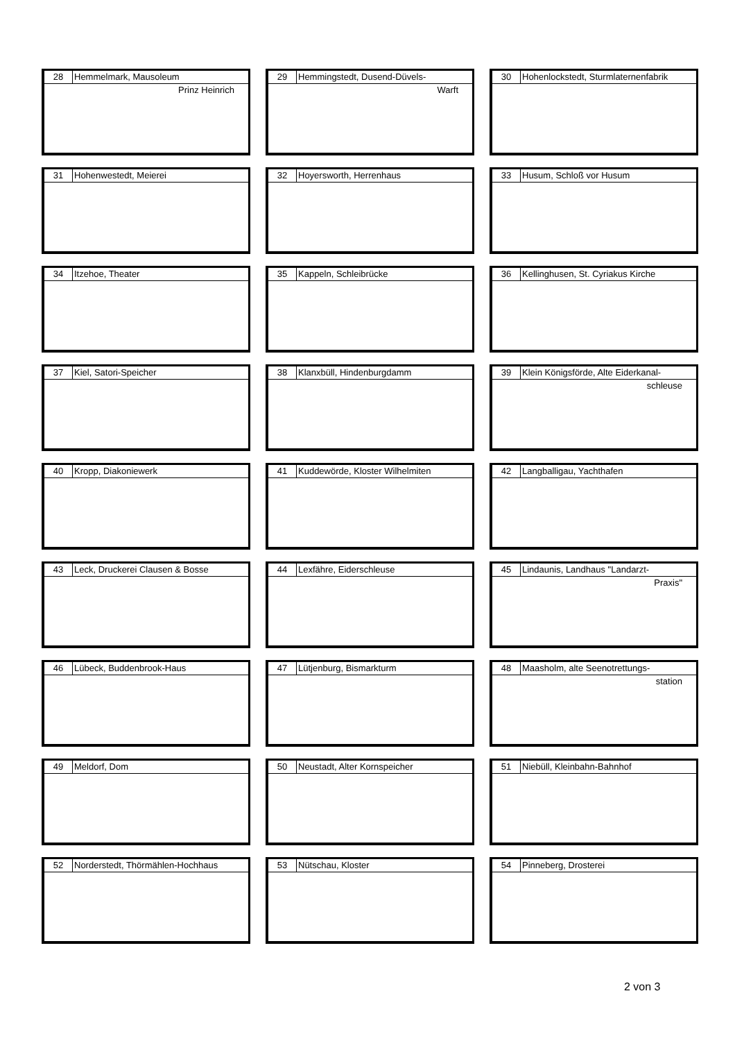| 28 | Hemmelmark, Mausoleum |
Prinz Heinrich
| 29 | Hemmingstedt, Dusend-Düvels- |
Warft
| 30 | Hohenlockstedt, Sturmlaternenfabrik |
| 31 | Hohenwestedt, Meierei |
| 32 | Hoyersworth, Herrenhaus |
| 33 | Husum, Schloß vor Husum |
| 34 | Itzehoe, Theater |
| 35 | Kappeln, Schleibrücke |
| 36 | Kellinghusen, St. Cyriakus Kirche |
| 37 | Kiel, Satori-Speicher |
| 38 | Klanxbüll, Hindenburgdamm |
| 39 | Klein Königsförde, Alte Eiderkanal- |
schleuse
| 40 | Kropp, Diakoniewerk |
| 41 | Kuddewörde, Kloster Wilhelmiten |
| 42 | Langballigau, Yachthafen |
| 43 | Leck, Druckerei Clausen & Bosse |
| 44 | Lexfähre, Eiderschleuse |
| 45 | Lindaunis, Landhaus "Landarzt- |
Praxis"
| 46 | Lübeck, Buddenbrook-Haus |
| 47 | Lütjenburg, Bismarkturm |
| 48 | Maasholm, alte Seenotrettungs- |
station
| 49 | Meldorf, Dom |
| 50 | Neustadt, Alter Kornspeicher |
| 51 | Niebüll, Kleinbahn-Bahnhof |
| 52 | Norderstedt, Thörmählen-Hochhaus |
| 53 | Nütschau, Kloster |
| 54 | Pinneberg, Drosterei |
2 von 3